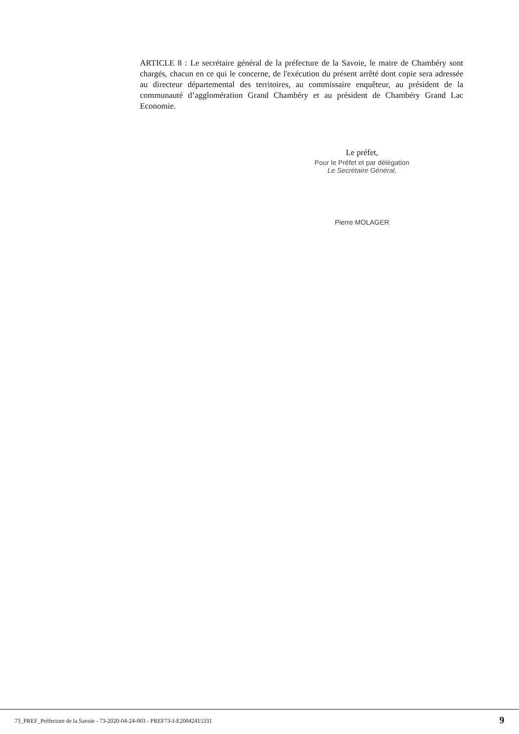ARTICLE 8 : Le secrétaire général de la préfecture de la Savoie, le maire de Chambéry sont chargés, chacun en ce qui le concerne, de l'exécution du présent arrêté dont copie sera adressée au directeur départemental des territoires, au commissaire enquêteur, au président de la communauté d’agglomération Grand Chambéry et au président de Chambéry Grand Lac Economie.
Le préfet,
Pour le Préfet et par délégation
Le Secrétaire Général,
Pierre MOLAGER
73_PREF_Préfecture de la Savoie - 73-2020-04-24-003 - PREF73-I-E20042415331 9